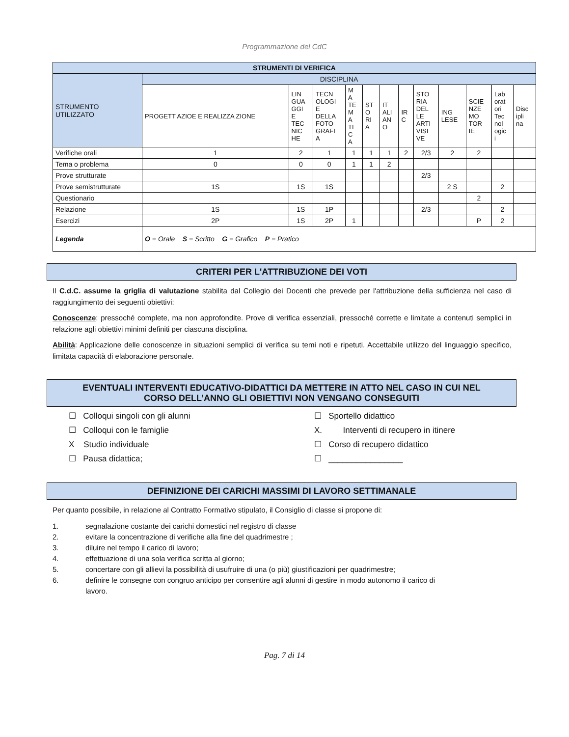Programmazione del CdC
| STRUMENTI DI VERIFICA | | | | | | | | | | | | |
| --- | --- | --- | --- | --- | --- | --- | --- | --- | --- | --- | --- | --- |
| STRUMENTO UTILIZZATO | DISCIPLINA | | | | | | | | | | | |
| | PROGETT AZIOE E REALIZZA ZIONE | LIN GUA GGI E TEC NIC HE | TECN OLOGI E DELLA FOTO GRAFI A | M A TE M A TI C A | ST O RI A | IT ALI AN O | IR C | STO RIA DEL LE ARTI VISI VE | ING LESE | SCIE NZE MO TOR IE | Lab orat ori Tec nol ogic i | Disc ipli na |
| Verifiche orali | 1 | 2 | 1 | 1 | 1 | 1 | 2 | 2/3 | 2 | 2 | | |
| Tema o problema | 0 | 0 | 0 | 1 | 1 | 2 | | | | | | |
| Prove strutturate | | | | | | | | 2/3 | | | | |
| Prove semistrutturate | 1S | 1S | 1S | | | | | | 2 S | | 2 | |
| Questionario | | | | | | | | | | 2 | | |
| Relazione | 1S | 1S | 1P | | | | | 2/3 | | | 2 | |
| Esercizi | 2P | 1S | 2P | 1 | | | | | | P | 2 | |
| Legenda | O = Orale S = Scritto G = Grafico P = Pratico | | | | | | | | | | | |
CRITERI PER L'ATTRIBUZIONE DEI VOTI
Il C.d.C. assume la griglia di valutazione stabilita dal Collegio dei Docenti che prevede per l'attribuzione della sufficienza nel caso di raggiungimento dei seguenti obiettivi:
Conoscenze: pressoché complete, ma non approfondite. Prove di verifica essenziali, pressoché corrette e limitate a contenuti semplici in relazione agli obiettivi minimi definiti per ciascuna disciplina.
Abilità: Applicazione delle conoscenze in situazioni semplici di verifica su temi noti e ripetuti. Accettabile utilizzo del linguaggio specifico, limitata capacità di elaborazione personale.
EVENTUALI INTERVENTI EDUCATIVO-DIDATTICI DA METTERE IN ATTO NEL CASO IN CUI NEL
CORSO DELL’ANNO GLI OBIETTIVI NON VENGANO CONSEGUITI
☐ Colloqui singoli con gli alunni
☐ Sportello didattico
☐ Colloqui con le famiglie
X. Interventi di recupero in itinere
X Studio individuale
☐ Corso di recupero didattico
☐ Pausa didattica;
☐ ________________
DEFINIZIONE DEI CARICHI MASSIMI DI LAVORO SETTIMANALE
Per quanto possibile, in relazione al Contratto Formativo stipulato, il Consiglio di classe si propone di:
1. segnalazione costante dei carichi domestici nel registro di classe
2. evitare la concentrazione di verifiche alla fine del quadrimestre ;
3. diluire nel tempo il carico di lavoro;
4. effettuazione di una sola verifica scritta al giorno;
5. concertare con gli allievi la possibilità di usufruire di una (o più) giustificazioni per quadrimestre;
6. definire le consegne con congruo anticipo per consentire agli alunni di gestire in modo autonomo il carico di
lavoro.
Pag. 7 di 14